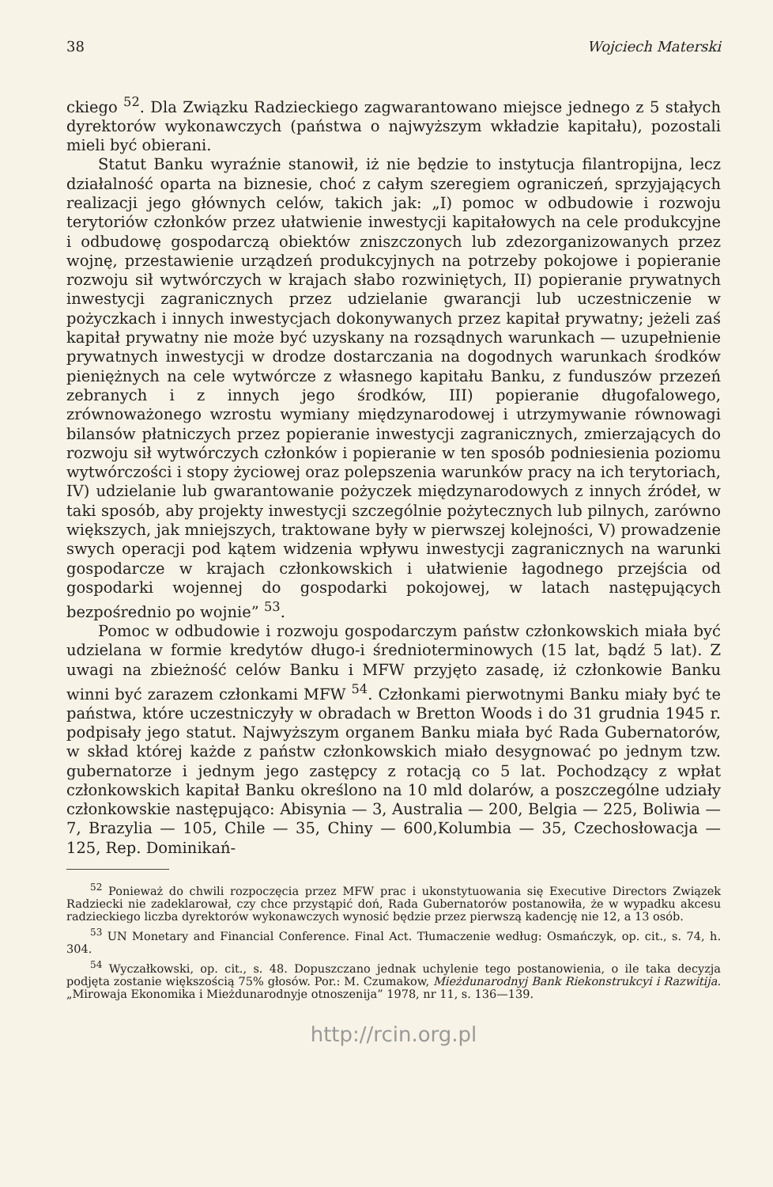38 Wojciech Materski
ckiego <sup>52</sup>. Dla Związku Radzieckiego zagwarantowano miejsce jednego z 5 stałych dyrektorów wykonawczych (państwa o najwyższym wkładzie kapitału), pozostali mieli być obierani.
Statut Banku wyraźnie stanowił, iż nie będzie to instytucja filantropijna, lecz działalność oparta na biznesie, choć z całym szeregiem ograniczeń, sprzyjających realizacji jego głównych celów, takich jak: „I) pomoc w odbudowie i rozwoju terytoriów członków przez ułatwienie inwestycji kapitałowych na cele produkcyjne i odbudowę gospodarczą obiektów zniszczonych lub zdezorganizowanych przez wojnę, przestawienie urządzeń produkcyjnych na potrzeby pokojowe i popieranie rozwoju sił wytwórczych w krajach słabo rozwiniętych, II) popieranie prywatnych inwestycji zagranicznych przez udzielanie gwarancji lub uczestniczenie w pożyczkach i innych inwestycjach dokonywanych przez kapitał prywatny; jeżeli zaś kapitał prywatny nie może być uzyskany na rozsądnych warunkach — uzupełnienie prywatnych inwestycji w drodze dostarczania na dogodnych warunkach środków pieniężnych na cele wytwórcze z własnego kapitału Banku, z funduszów przezeń zebranych i z innych jego środków, III) popieranie długofalowego, zrównoważonego wzrostu wymiany międzynarodowej i utrzymywanie równowagi bilansów płatniczych przez popieranie inwestycji zagranicznych, zmierzających do rozwoju sił wytwórczych członków i popieranie w ten sposób podniesienia poziomu wytwórczości i stopy życiowej oraz polepszenia warunków pracy na ich terytoriach, IV) udzielanie lub gwarantowanie pożyczek międzynarodowych z innych źródeł, w taki sposób, aby projekty inwestycji szczególnie pożytecznych lub pilnych, zarówno większych, jak mniejszych, traktowane były w pierwszej kolejności, V) prowadzenie swych operacji pod kątem widzenia wpływu inwestycji zagranicznych na warunki gospodarcze w krajach członkowskich i ułatwienie łagodnego przejścia od gospodarki wojennej do gospodarki pokojowej, w latach następujących bezpośrednio po wojnie” <sup>53</sup>.
Pomoc w odbudowie i rozwoju gospodarczym państw członkowskich miała być udzielana w formie kredytów długo-i średnioterminowych (15 lat, bądź 5 lat). Z uwagi na zbieżność celów Banku i MFW przyjęto zasadę, iż członkowie Banku winni być zarazem członkami MFW <sup>54</sup>. Członkami pierwotnymi Banku miały być te państwa, które uczestniczyły w obradach w Bretton Woods i do 31 grudnia 1945 r. podpisały jego statut. Najwyższym organem Banku miała być Rada Gubernatorów, w skład której każde z państw członkowskich miało desygnować po jednym tzw. gubernatorze i jednym jego zastępcy z rotacją co 5 lat. Pochodzący z wpłat członkowskich kapitał Banku określono na 10 mld dolarów, a poszczególne udziały członkowskie następująco: Abisynia — 3, Australia — 200, Belgia — 225, Boliwia — 7, Brazylia — 105, Chile — 35, Chiny — 600,Kolumbia — 35, Czechosłowacja — 125, Rep. Dominikań-
<sup>52</sup> Ponieważ do chwili rozpoczęcia przez MFW prac i ukonstytuowania się Executive Directors Związek Radziecki nie zadeklarował, czy chce przystąpić doń, Rada Gubernatorów postanowiła, że w wypadku akcesu radzieckiego liczba dyrektorów wykonawczych wynosić będzie przez pierwszą kadencję nie 12, a 13 osób.
<sup>53</sup> UN Monetary and Financial Conference. Final Act. Tłumaczenie według: Osmańczyk, op. cit., s. 74, h. 304.
<sup>54</sup> Wyczałkowski, op. cit., s. 48. Dopuszczano jednak uchylenie tego postanowienia, o ile taka decyzja podjęta zostanie większością 75% głosów. Por.: M. Czumakow, Mieżdunarodnyj Bank Riekonstrukcyi i Razwitija. „Mirowaja Ekonomika i Mieżdunarodnyje otnoszenija” 1978, nr 11, s. 136—139.
http://rcin.org.pl